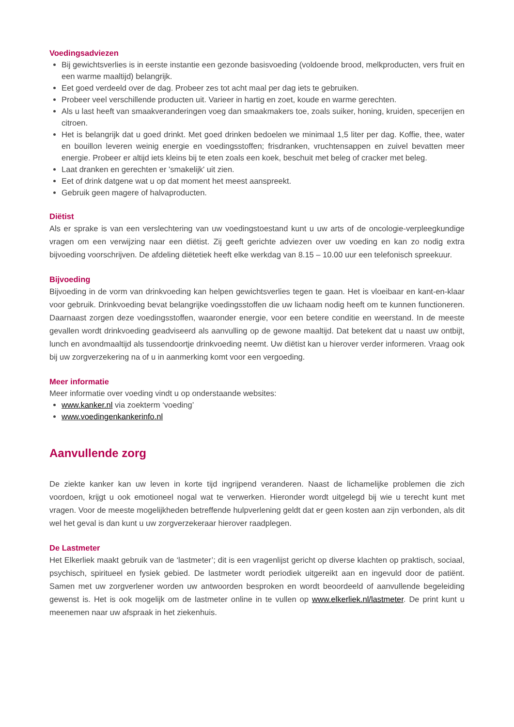Voedingsadviezen
Bij gewichtsverlies is in eerste instantie een gezonde basisvoeding (voldoende brood, melkproducten, vers fruit en een warme maaltijd) belangrijk.
Eet goed verdeeld over de dag. Probeer zes tot acht maal per dag iets te gebruiken.
Probeer veel verschillende producten uit. Varieer in hartig en zoet, koude en warme gerechten.
Als u last heeft van smaakveranderingen voeg dan smaakmakers toe, zoals suiker, honing, kruiden, specerijen en citroen.
Het is belangrijk dat u goed drinkt. Met goed drinken bedoelen we minimaal 1,5 liter per dag. Koffie, thee, water en bouillon leveren weinig energie en voedingsstoffen; frisdranken, vruchtensappen en zuivel bevatten meer energie. Probeer er altijd iets kleins bij te eten zoals een koek, beschuit met beleg of cracker met beleg.
Laat dranken en gerechten er 'smakelijk' uit zien.
Eet of drink datgene wat u op dat moment het meest aanspreekt.
Gebruik geen magere of halvaproducten.
Diëtist
Als er sprake is van een verslechtering van uw voedingstoestand kunt u uw arts of de oncologie-verpleegkundige vragen om een verwijzing naar een diëtist. Zij geeft gerichte adviezen over uw voeding en kan zo nodig extra bijvoeding voorschrijven. De afdeling diëtetiek heeft elke werkdag van 8.15 – 10.00 uur een telefonisch spreekuur.
Bijvoeding
Bijvoeding in de vorm van drinkvoeding kan helpen gewichtsverlies tegen te gaan. Het is vloeibaar en kant-en-klaar voor gebruik. Drinkvoeding bevat belangrijke voedingsstoffen die uw lichaam nodig heeft om te kunnen functioneren. Daarnaast zorgen deze voedingsstoffen, waaronder energie, voor een betere conditie en weerstand. In de meeste gevallen wordt drinkvoeding geadviseerd als aanvulling op de gewone maaltijd. Dat betekent dat u naast uw ontbijt, lunch en avondmaaltijd als tussendoortje drinkvoeding neemt. Uw diëtist kan u hierover verder informeren. Vraag ook bij uw zorgverzekering na of u in aanmerking komt voor een vergoeding.
Meer informatie
Meer informatie over voeding vindt u op onderstaande websites:
www.kanker.nl via zoekterm ‘voeding’
www.voedingenkankerinfo.nl
Aanvullende zorg
De ziekte kanker kan uw leven in korte tijd ingrijpend veranderen. Naast de lichamelijke problemen die zich voordoen, krijgt u ook emotioneel nogal wat te verwerken. Hieronder wordt uitgelegd bij wie u terecht kunt met vragen. Voor de meeste mogelijkheden betreffende hulpverlening geldt dat er geen kosten aan zijn verbonden, als dit wel het geval is dan kunt u uw zorgverzekeraar hierover raadplegen.
De Lastmeter
Het Elkerliek maakt gebruik van de ‘lastmeter’; dit is een vragenlijst gericht op diverse klachten op praktisch, sociaal, psychisch, spiritueel en fysiek gebied. De lastmeter wordt periodiek uitgereikt aan en ingevuld door de patiënt. Samen met uw zorgverlener worden uw antwoorden besproken en wordt beoordeeld of aanvullende begeleiding gewenst is. Het is ook mogelijk om de lastmeter online in te vullen op www.elkerliek.nl/lastmeter. De print kunt u meenemen naar uw afspraak in het ziekenhuis.